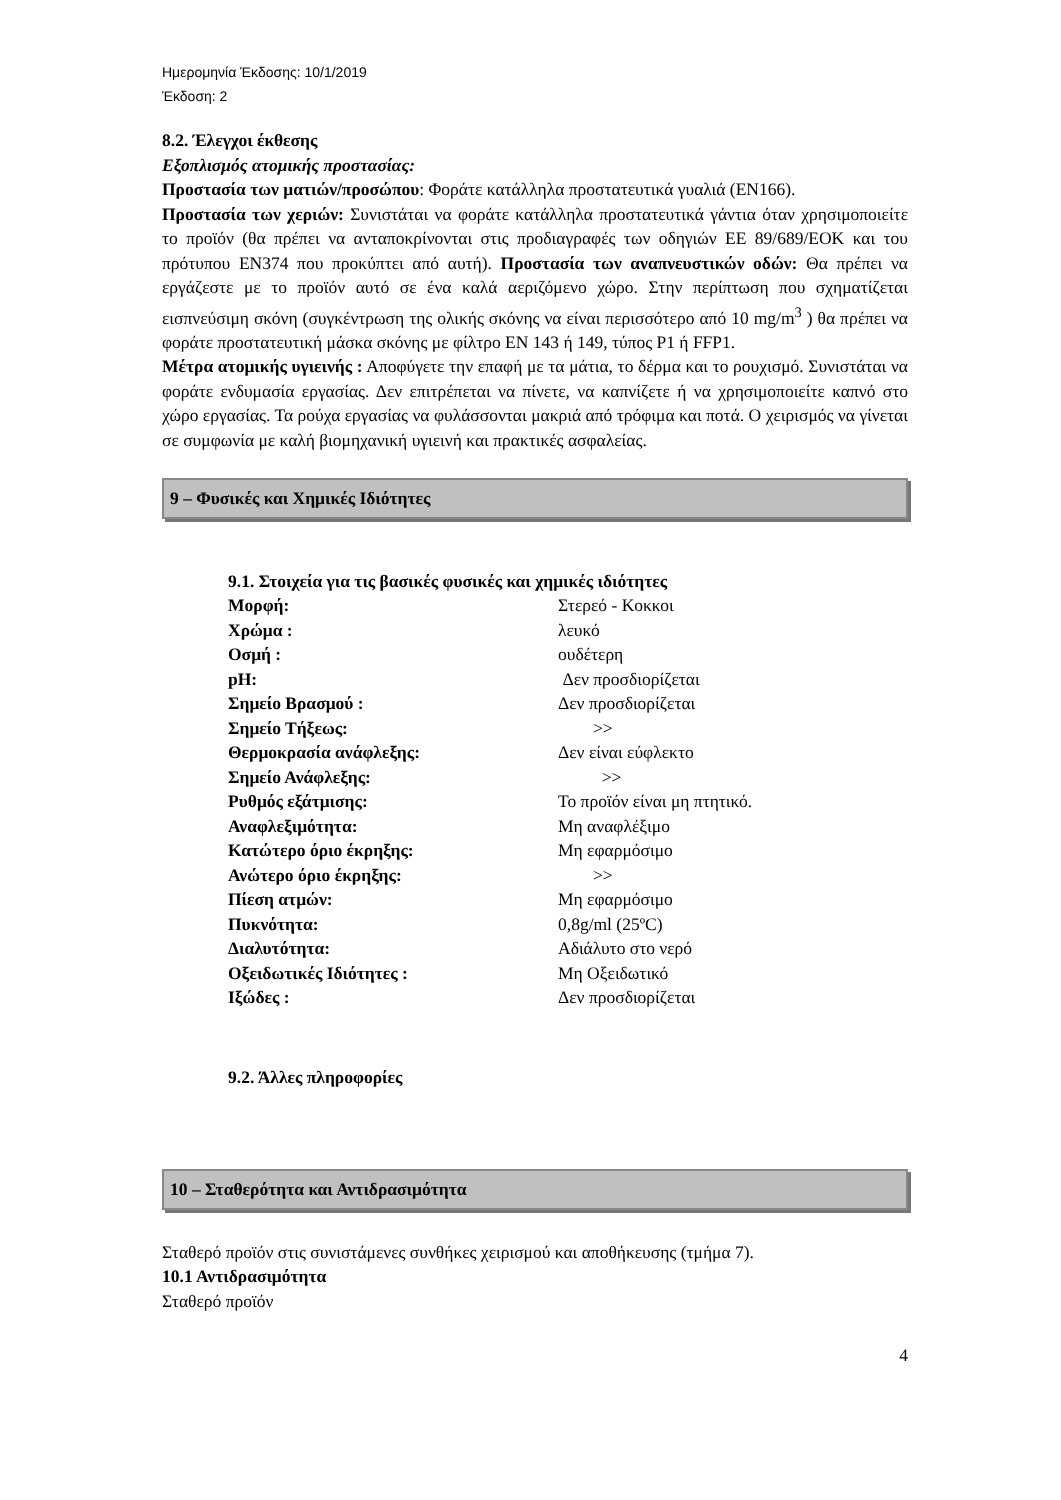Ημερομηνία Έκδοσης: 10/1/2019
Έκδοση: 2
8.2. Έλεγχοι έκθεσης
Εξοπλισμός ατομικής προστασίας:
Προστασία των ματιών/προσώπου: Φοράτε κατάλληλα προστατευτικά γυαλιά (ΕΝ166).
Προστασία των χεριών: Συνιστάται να φοράτε κατάλληλα προστατευτικά γάντια όταν χρησιμοποιείτε το προϊόν (θα πρέπει να ανταποκρίνονται στις προδιαγραφές των οδηγιών ΕΕ 89/689/ΕΟΚ και του πρότυπου ΕΝ374 που προκύπτει από αυτή). Προστασία των αναπνευστικών οδών: Θα πρέπει να εργάζεστε με το προϊόν αυτό σε ένα καλά αεριζόμενο χώρο. Στην περίπτωση που σχηματίζεται εισπνεύσιμη σκόνη (συγκέντρωση της ολικής σκόνης να είναι περισσότερο από 10 mg/m<sup>3</sup> ) θα πρέπει να φοράτε προστατευτική μάσκα σκόνης με φίλτρο ΕΝ 143 ή 149, τύπος Ρ1 ή FFP1.
Μέτρα ατομικής υγιεινής : Αποφύγετε την επαφή με τα μάτια, το δέρμα και το ρουχισμό. Συνιστάται να φοράτε ενδυμασία εργασίας. Δεν επιτρέπεται να πίνετε, να καπνίζετε ή να χρησιμοποιείτε καπνό στο χώρο εργασίας. Τα ρούχα εργασίας να φυλάσσονται μακριά από τρόφιμα και ποτά. Ο χειρισμός να γίνεται σε συμφωνία με καλή βιομηχανική υγιεινή και πρακτικές ασφαλείας.
9 – Φυσικές και Χημικές Ιδιότητες
9.1. Στοιχεία για τις βασικές φυσικές και χημικές ιδιότητες
| Μορφή: | Στερεό - Κοκκοι |
| Χρώμα : | λευκό |
| Οσμή : | ουδέτερη |
| pH: | Δεν προσδιορίζεται |
| Σημείο Βρασμού : | Δεν προσδιορίζεται |
| Σημείο Τήξεως: | >> |
| Θερμοκρασία ανάφλεξης: | Δεν είναι εύφλεκτο |
| Σημείο Ανάφλεξης: | >> |
| Ρυθμός εξάτμισης: | Το προϊόν είναι μη πτητικό. |
| Αναφλεξιμότητα: | Μη αναφλέξιμο |
| Κατώτερο όριο έκρηξης: | Μη εφαρμόσιμο |
| Ανώτερο όριο έκρηξης: | >> |
| Πίεση ατμών: | Μη εφαρμόσιμο |
| Πυκνότητα: | 0,8g/ml (25ºC) |
| Διαλυτότητα: | Αδιάλυτο στο νερό |
| Οξειδωτικές Ιδιότητες : | Μη Οξειδωτικό |
| Ιξώδες : | Δεν προσδιορίζεται |
9.2. Άλλες πληροφορίες
10 – Σταθερότητα και Αντιδρασιμότητα
Σταθερό προϊόν στις συνιστάμενες συνθήκες χειρισμού και αποθήκευσης (τμήμα 7).
10.1 Αντιδρασιμότητα
Σταθερό προϊόν
4